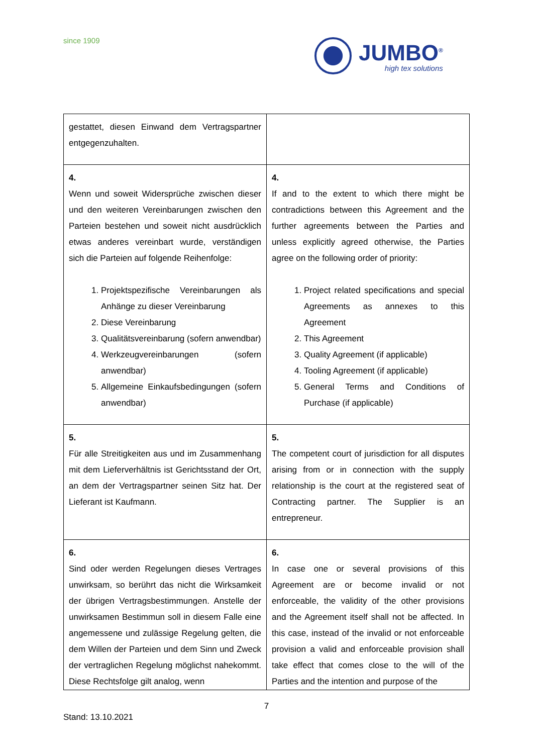since 1909
JUMBO<sup>®</sup>
high tex solutions
| gestattet, diesen Einwand dem Vertragspartner entgegenzuhalten. | |
| 4. Wenn und soweit Widersprüche zwischen dieser und den weiteren Vereinbarungen zwischen den Parteien bestehen und soweit nicht ausdrücklich etwas anderes vereinbart wurde, verständigen sich die Parteien auf folgende Reihenfolge: 1. Projektspezifische Vereinbarungen als Anhänge zu dieser Vereinbarung 2. Diese Vereinbarung 3. Qualitätsvereinbarung (sofern anwendbar) 4. Werkzeugvereinbarungen (sofern anwendbar) 5. Allgemeine Einkaufsbedingungen (sofern anwendbar) | 4. If and to the extent to which there might be contradictions between this Agreement and the further agreements between the Parties and unless explicitly agreed otherwise, the Parties agree on the following order of priority: 1. Project related specifications and special Agreements as annexes to this Agreement 2. This Agreement 3. Quality Agreement (if applicable) 4. Tooling Agreement (if applicable) 5. General Terms and Conditions of Purchase (if applicable) |
| 5. Für alle Streitigkeiten aus und im Zusammenhang mit dem Lieferverhältnis ist Gerichtsstand der Ort, an dem der Vertragspartner seinen Sitz hat. Der Lieferant ist Kaufmann. | 5. The competent court of jurisdiction for all disputes arising from or in connection with the supply relationship is the court at the registered seat of Contracting partner. The Supplier is an entrepreneur. |
| 6. Sind oder werden Regelungen dieses Vertrages unwirksam, so berührt das nicht die Wirksamkeit der übrigen Vertragsbestimmungen. Anstelle der unwirksamen Bestimmun soll in diesem Falle eine angemessene und zulässige Regelung gelten, die dem Willen der Parteien und dem Sinn und Zweck der vertraglichen Regelung möglichst nahekommt. Diese Rechtsfolge gilt analog, wenn | 6. In case one or several provisions of this Agreement are or become invalid or not enforceable, the validity of the other provisions and the Agreement itself shall not be affected. In this case, instead of the invalid or not enforceable provision a valid and enforceable provision shall take effect that comes close to the will of the Parties and the intention and purpose of the |
7
Stand: 13.10.2021